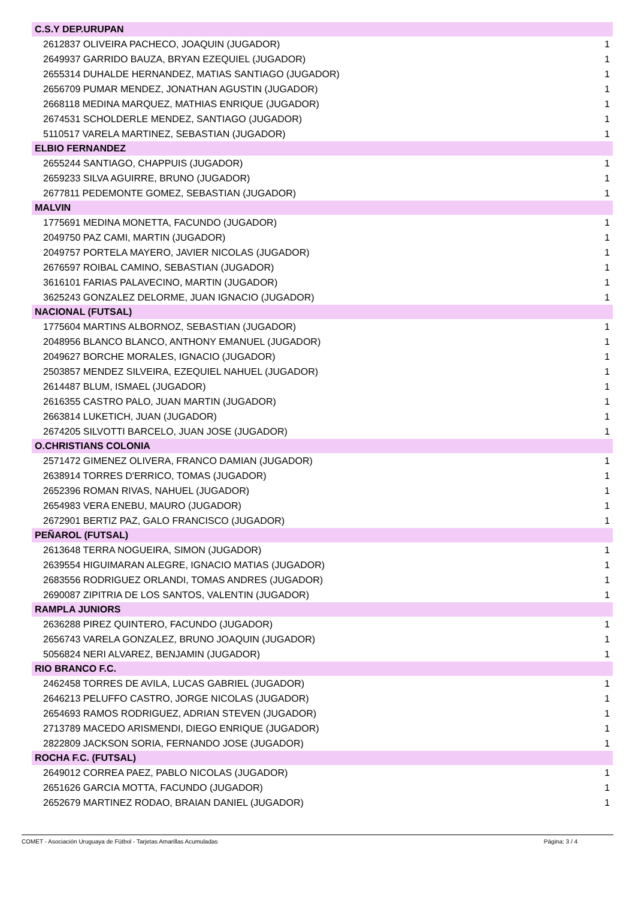| C.S.Y DEP.URUPAN | |
| --- | --- |
| 2612837 OLIVEIRA PACHECO, JOAQUIN (JUGADOR) | 1 |
| 2649937 GARRIDO BAUZA, BRYAN EZEQUIEL (JUGADOR) | 1 |
| 2655314 DUHALDE HERNANDEZ, MATIAS SANTIAGO (JUGADOR) | 1 |
| 2656709 PUMAR MENDEZ, JONATHAN AGUSTIN (JUGADOR) | 1 |
| 2668118 MEDINA MARQUEZ, MATHIAS ENRIQUE (JUGADOR) | 1 |
| 2674531 SCHOLDERLE MENDEZ, SANTIAGO (JUGADOR) | 1 |
| 5110517 VARELA MARTINEZ, SEBASTIAN (JUGADOR) | 1 |
| ELBIO FERNANDEZ | |
| 2655244 SANTIAGO, CHAPPUIS (JUGADOR) | 1 |
| 2659233 SILVA AGUIRRE, BRUNO (JUGADOR) | 1 |
| 2677811 PEDEMONTE GOMEZ, SEBASTIAN (JUGADOR) | 1 |
| MALVIN | |
| 1775691 MEDINA MONETTA, FACUNDO (JUGADOR) | 1 |
| 2049750 PAZ CAMI, MARTIN (JUGADOR) | 1 |
| 2049757 PORTELA MAYERO, JAVIER NICOLAS (JUGADOR) | 1 |
| 2676597 ROIBAL CAMINO, SEBASTIAN (JUGADOR) | 1 |
| 3616101 FARIAS PALAVECINO, MARTIN (JUGADOR) | 1 |
| 3625243 GONZALEZ DELORME, JUAN IGNACIO (JUGADOR) | 1 |
| NACIONAL (FUTSAL) | |
| 1775604 MARTINS ALBORNOZ, SEBASTIAN (JUGADOR) | 1 |
| 2048956 BLANCO BLANCO, ANTHONY EMANUEL (JUGADOR) | 1 |
| 2049627 BORCHE MORALES, IGNACIO (JUGADOR) | 1 |
| 2503857 MENDEZ SILVEIRA, EZEQUIEL NAHUEL (JUGADOR) | 1 |
| 2614487 BLUM, ISMAEL (JUGADOR) | 1 |
| 2616355 CASTRO PALO, JUAN MARTIN (JUGADOR) | 1 |
| 2663814 LUKETICH, JUAN (JUGADOR) | 1 |
| 2674205 SILVOTTI BARCELO, JUAN JOSE (JUGADOR) | 1 |
| O.CHRISTIANS COLONIA | |
| 2571472 GIMENEZ OLIVERA, FRANCO DAMIAN (JUGADOR) | 1 |
| 2638914 TORRES D'ERRICO, TOMAS (JUGADOR) | 1 |
| 2652396 ROMAN RIVAS, NAHUEL (JUGADOR) | 1 |
| 2654983 VERA ENEBU, MAURO (JUGADOR) | 1 |
| 2672901 BERTIZ PAZ, GALO FRANCISCO (JUGADOR) | 1 |
| PEÑAROL (FUTSAL) | |
| 2613648 TERRA NOGUEIRA, SIMON (JUGADOR) | 1 |
| 2639554 HIGUIMARAN ALEGRE, IGNACIO MATIAS (JUGADOR) | 1 |
| 2683556 RODRIGUEZ ORLANDI, TOMAS ANDRES (JUGADOR) | 1 |
| 2690087 ZIPITRIA DE LOS SANTOS, VALENTIN (JUGADOR) | 1 |
| RAMPLA JUNIORS | |
| 2636288 PIREZ QUINTERO, FACUNDO (JUGADOR) | 1 |
| 2656743 VARELA GONZALEZ, BRUNO JOAQUIN (JUGADOR) | 1 |
| 5056824 NERI ALVAREZ, BENJAMIN (JUGADOR) | 1 |
| RIO BRANCO F.C. | |
| 2462458 TORRES DE AVILA, LUCAS GABRIEL (JUGADOR) | 1 |
| 2646213 PELUFFO CASTRO, JORGE NICOLAS (JUGADOR) | 1 |
| 2654693 RAMOS RODRIGUEZ, ADRIAN STEVEN (JUGADOR) | 1 |
| 2713789 MACEDO ARISMENDI, DIEGO ENRIQUE (JUGADOR) | 1 |
| 2822809 JACKSON SORIA, FERNANDO JOSE (JUGADOR) | 1 |
| ROCHA F.C. (FUTSAL) | |
| 2649012 CORREA PAEZ, PABLO NICOLAS (JUGADOR) | 1 |
| 2651626 GARCIA MOTTA, FACUNDO (JUGADOR) | 1 |
| 2652679 MARTINEZ RODAO, BRAIAN DANIEL (JUGADOR) | 1 |
COMET - Asociación Uruguaya de Fútbol - Tarjetas Amarillas Acumuladas Página: 3 / 4